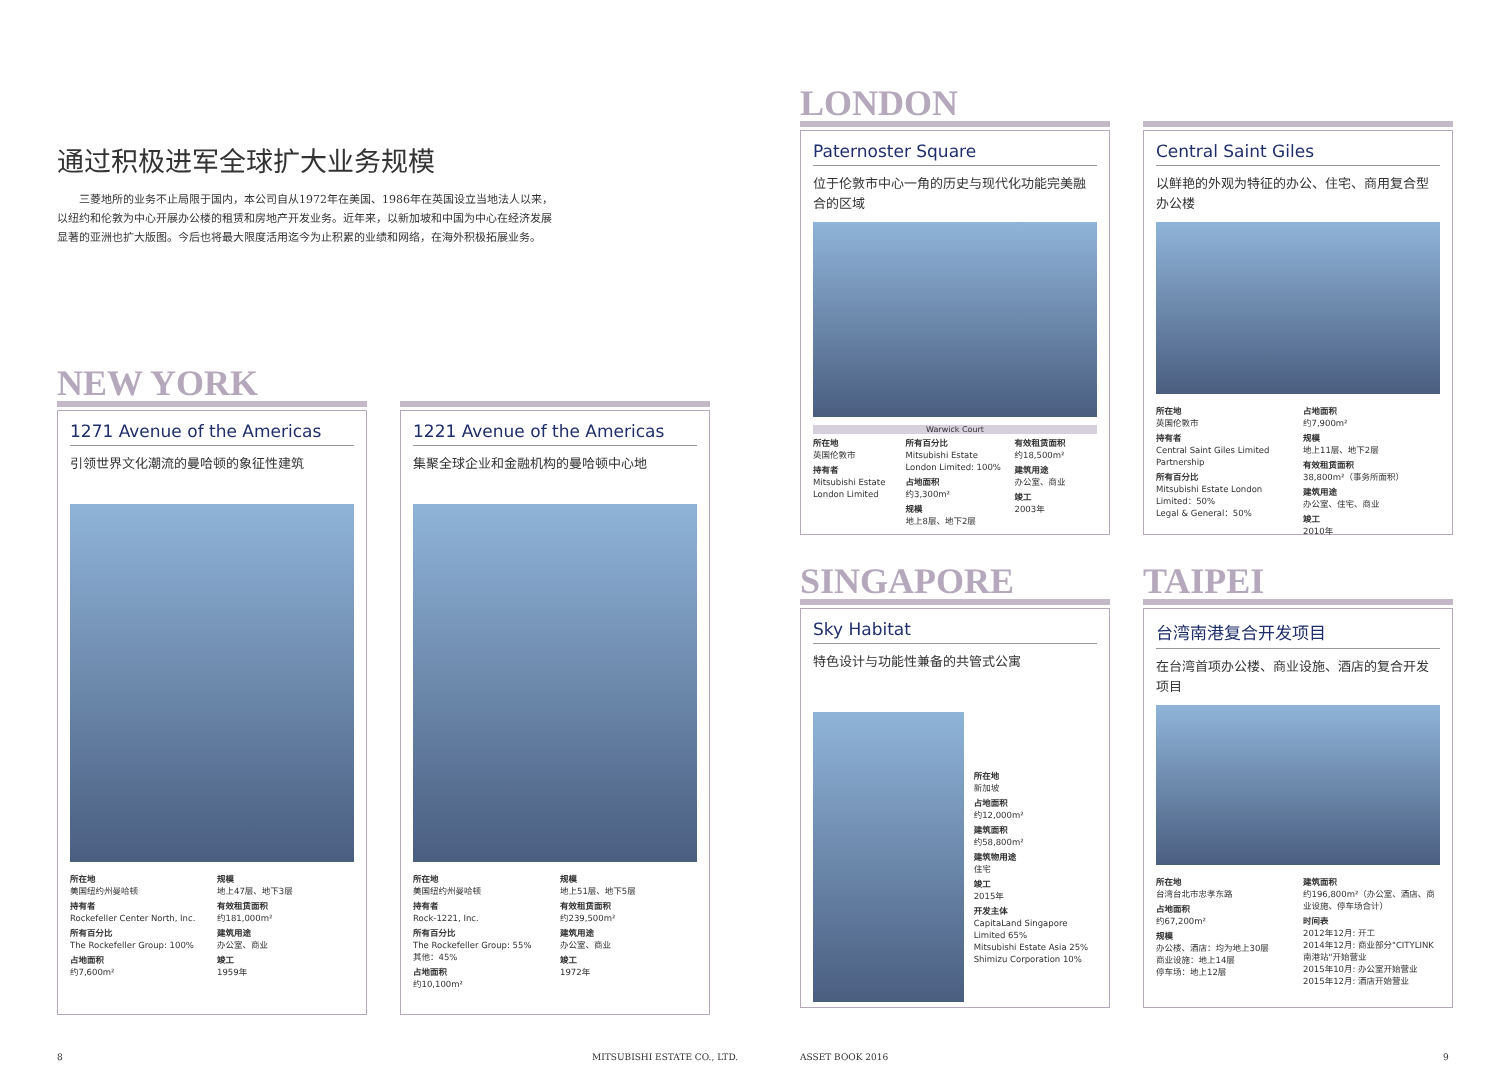通过积极进军全球扩大业务规模
　　三菱地所的业务不止局限于国内，本公司自从1972年在美国、1986年在英国设立当地法人以来，以纽约和伦敦为中心开展办公楼的租赁和房地产开发业务。近年来，以新加坡和中国为中心在经济发展显著的亚洲也扩大版图。今后也将最大限度活用迄今为止积累的业绩和网络，在海外积极拓展业务。
NEW YORK
1271 Avenue of the Americas
引领世界文化潮流的曼哈顿的象征性建筑
所在地
美国纽约州曼哈顿
持有者
Rockefeller Center North, Inc.
所有百分比
The Rockefeller Group: 100%
占地面积
约7,600m²
规模
地上47层、地下3层
有效租赁面积
约181,000m²
建筑用途
办公室、商业
竣工
1959年
.
1221 Avenue of the Americas
集聚全球企业和金融机构的曼哈顿中心地
所在地
美国纽约州曼哈顿
持有者
Rock-1221, Inc.
所有百分比
The Rockefeller Group: 55%
其他：45%
占地面积
约10,100m²
规模
地上51层、地下5层
有效租赁面积
约239,500m²
建筑用途
办公室、商业
竣工
1972年
LONDON
Paternoster Square
位于伦敦市中心一角的历史与现代化功能完美融合的区域
Warwick Court
所在地
英国伦敦市
持有者
Mitsubishi Estate London Limited
所有百分比
Mitsubishi Estate London Limited: 100%
占地面积
约3,300m²
规模
地上8层、地下2层
有效租赁面积
约18,500m²
建筑用途
办公室、商业
竣工
2003年
.
Central Saint Giles
以鲜艳的外观为特征的办公、住宅、商用复合型办公楼
所在地
英国伦敦市
持有者
Central Saint Giles Limited Partnership
所有百分比
Mitsubishi Estate London Limited：50%
Legal & General：50%
占地面积
约7,900m²
规模
地上11层、地下2层
有效租赁面积
38,800m²（事务所面积）
建筑用途
办公室、住宅、商业
竣工
2010年
SINGAPORE
Sky Habitat
特色设计与功能性兼备的共管式公寓
所在地
新加坡
占地面积
约12,000m²
建筑面积
约58,800m²
建筑物用途
住宅
竣工
2015年
开发主体
CapitaLand Singapore Limited 65%
Mitsubishi Estate Asia 25%
Shimizu Corporation 10%
TAIPEI
台湾南港复合开发项目
在台湾首项办公楼、商业设施、酒店的复合开发项目
所在地
台湾台北市忠孝东路
占地面积
约67,200m²
规模
办公楼、酒店：均为地上30层
商业设施：地上14层
停车场：地上12层
建筑面积
约196,800m²（办公室、酒店、商业设施、停车场合计）
时间表
2012年12月: 开工
2014年12月: 商业部分"CITYLINK南港站"开始营业
2015年10月: 办公室开始营业
2015年12月: 酒店开始营业
8 MITSUBISHI ESTATE CO., LTD. ASSET BOOK 2016 9